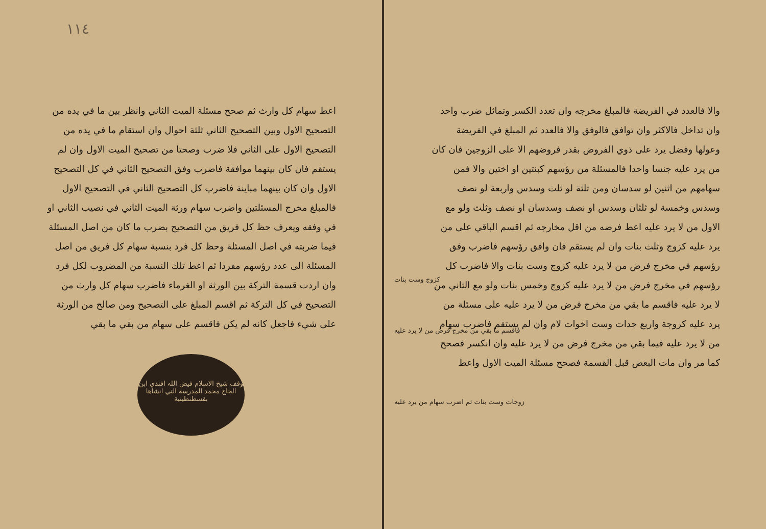١١٤
اعط سهام كل وارث ثم صحح مسئلة الميت الثاني وانظر بين ما في يده من التصحيح الاول وبين التصحيح الثاني ثلثة احوال وان استقام ما في يده من التصحيح الاول على الثاني فلا ضرب وصحتا من تصحيح الميت الاول وان لم يستقم فان كان بينهما موافقة فاضرب وفق التصحيح الثاني في كل التصحيح الاول وان كان بينهما مباينة فاضرب كل التصحيح الثاني في التصحيح الاول فالمبلغ مخرج المسئلتين واضرب سهام ورثة الميت الثاني في نصيب الثاني او في وفقه ويعرف حظ كل فريق من التصحيح بضرب ما كان من اصل المسئلة فيما ضربته في اصل المسئلة وحظ كل فرد بنسبة سهام كل فريق من اصل المسئلة الى عدد رؤسهم مفردا ثم اعط تلك النسبة من المضروب لكل فرد وان اردت قسمة التركة بين الورثة او الغرماء فاضرب سهام كل وارث من التصحيح في كل التركة ثم اقسم المبلغ على التصحيح ومن صالح من الورثة على شيء فاجعل كانه لم يكن فاقسم على سهام من بقي ما بقي
وقف شيخ الاسلام فيض الله افندي ابن الحاج محمد المدرسة التي انشاها بقسطنطينية
والا فالعدد في الفريضة فالمبلغ مخرجه وان تعدد الكسر وتماثل ضرب واحد وان تداخل فالاكثر وان توافق فالوفق والا فالعدد ثم المبلغ في الفريضة وعولها وفضل يرد على ذوي الفروض بقدر فروضهم الا على الزوجين فان كان من يرد عليه جنسا واحدا فالمسئلة من رؤسهم كبنتين او اختين والا فمن سهامهم من اثنين لو سدسان ومن ثلثة لو ثلث وسدس واربعة لو نصف وسدس وخمسة لو ثلثان وسدس او نصف وسدسان او نصف وثلث ولو مع الاول من لا يرد عليه اعط فرضه من اقل مخارجه ثم اقسم الباقي على من يرد عليه كزوج وثلث بنات وان لم يستقم فان وافق رؤسهم فاضرب وفق رؤسهم في مخرج فرض من لا يرد عليه كزوج وست بنات والا فاضرب كل رؤسهم في مخرج فرض من لا يرد عليه كزوج وخمس بنات ولو مع الثاني من لا يرد عليه فاقسم ما بقي من مخرج فرض من لا يرد عليه على مسئلة من يرد عليه كزوجة واربع جدات وست اخوات لام وان لم يستقم فاضرب سهام من لا يرد عليه فيما بقي من مخرج فرض من لا يرد عليه وان انكسر فصحح كما مر وان مات البعض قبل القسمة فصحح مسئلة الميت الاول واعط
كزوج وست بنات
فاقسم ما بقي من مخرج فرض من لا يرد عليه
زوجات وست بنات ثم اضرب سهام من يرد عليه